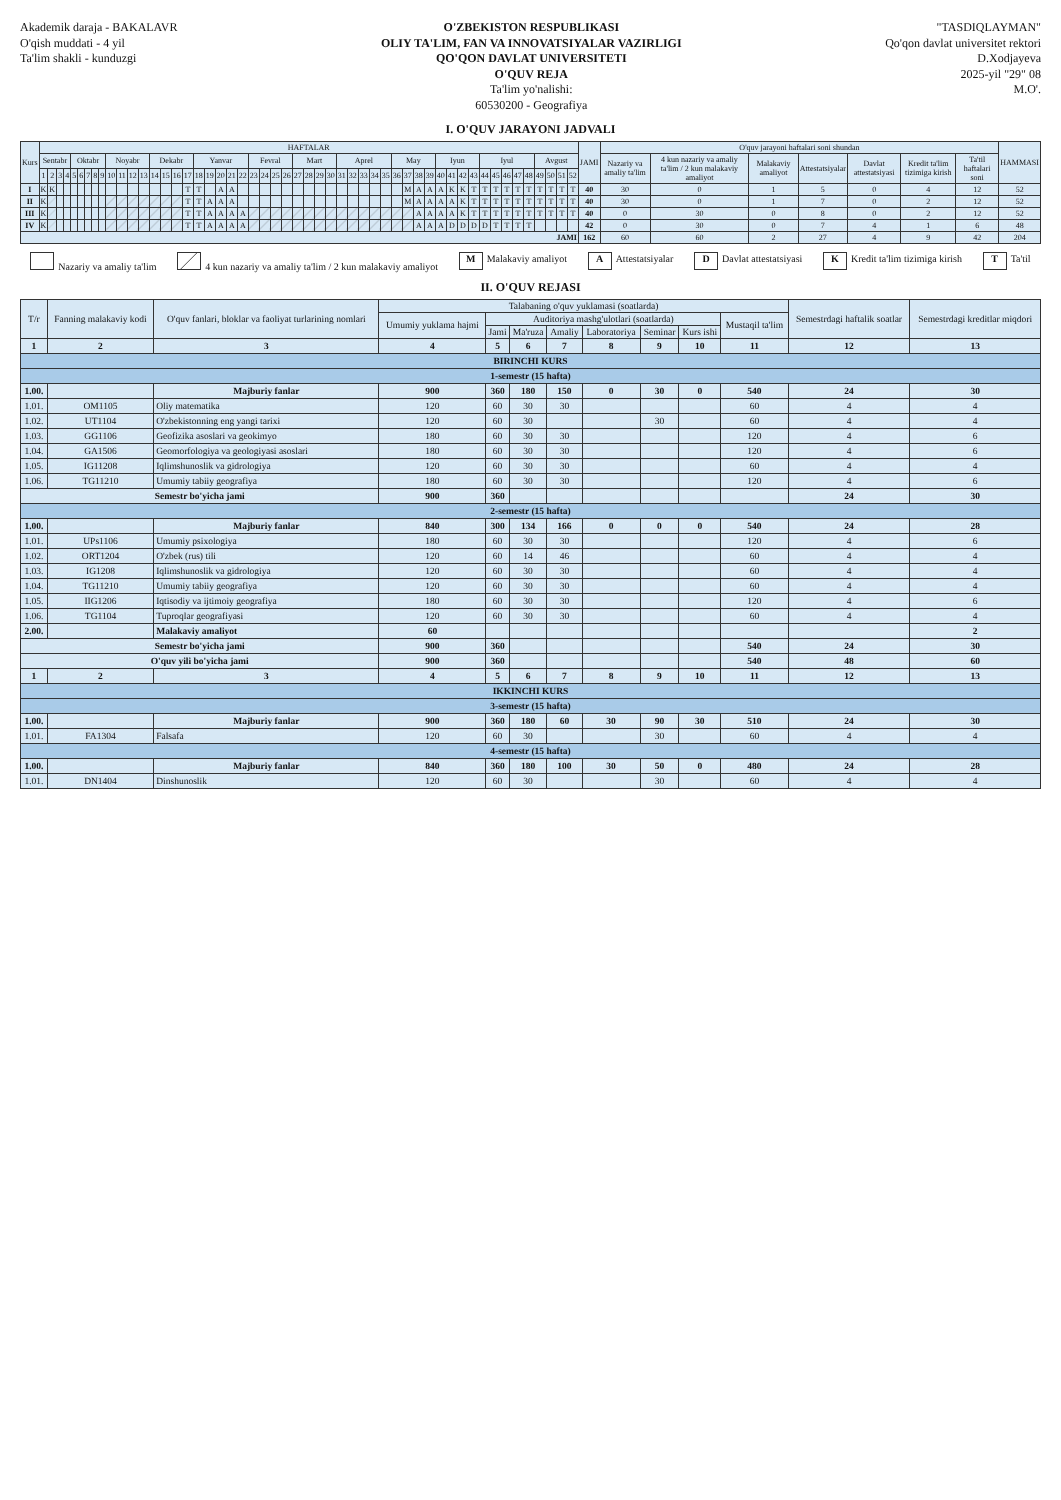Akademik daraja - BAKALAVR
O'qish muddati - 4 yil
Ta'lim shakli - kunduzgi
O'ZBEKISTON RESPUBLIKASI
OLIY TA'LIM, FAN VA INNOVATSIYALAR VAZIRLIGI
QO'QON DAVLAT UNIVERSITETI
O'QUV REJA
Ta'lim yo'nalishi:
60530200 - Geografiya
"TASDIQLAYMAN"
Qo'qon davlat universitet rektori
D.Xodjayeva
2025-yil "29" 08
M.O'.
I. O'QUV JARAYONI JADVALI
| Kurs | HAFTALAR | | | | | | | | | | | | | | | | | | | | | | | | | | | | | | | | | | | | | | | | | | | | | | | | | | | | JAMI | O'quv jarayoni haftalari soni shundan | | | | | | | HAMMASI |
| --- | --- | --- | --- | --- | --- | --- | --- | --- | --- | --- | --- | --- | --- | --- | --- | --- | --- | --- | --- | --- | --- | --- | --- | --- | --- | --- | --- | --- | --- | --- | --- | --- | --- | --- | --- | --- | --- | --- | --- | --- | --- | --- | --- | --- | --- | --- | --- | --- | --- | --- | --- | --- | --- | --- | --- | --- | --- | --- | --- | --- | --- |
| | Sentabr | | | | Oktabr | | | | | Noyabr | | | | Dekabr | | | | Yanvar | | | | | Fevral | | | | Mart | | | | Aprel | | | | | May | | | | Iyun | | | | Iyul | | | | | Avgust | | | | | Nazariy va amaliy ta'lim | 4 kun nazariy va amaliy ta'lim / 2 kun malakaviy amaliyot | Malakaviy amaliyot | Attestatsiyalar | Davlat attestatsiyasi | Kredit ta'lim tizimiga kirish | Ta'til haftalari soni | |
| | 1 | 2 | 3 | 4 | 5 | 6 | 7 | 8 | 9 | 10 | 11 | 12 | 13 | 14 | 15 | 16 | 17 | 18 | 19 | 20 | 21 | 22 | 23 | 24 | 25 | 26 | 27 | 28 | 29 | 30 | 31 | 32 | 33 | 34 | 35 | 36 | 37 | 38 | 39 | 40 | 41 | 42 | 43 | 44 | 45 | 46 | 47 | 48 | 49 | 50 | 51 | 52 | | | | | | | | | |
| I | K | K | | | | | | | | | | | | | | | T | T | | A | A | | | | | | | | | | | | | | | | M | A | A | A | K | K | T | T | T | T | T | T | T | T | T | T | 40 | 30 | 0 | 1 | 5 | 0 | 4 | 12 | 52 |
| II | K | | | | | | | | | | | | | | | | T | T | A | A | A | | | | | | | | | | | | | | | | M | A | A | A | A | K | T | T | T | T | T | T | T | T | T | T | 40 | 30 | 0 | 1 | 7 | 0 | 2 | 12 | 52 |
| III | K | | | | | | | | | | | | | | | | T | T | A | A | A | A | | | | | | | | | | | | | | | | A | A | A | A | K | T | T | T | T | T | T | T | T | T | T | 40 | 0 | 30 | 0 | 8 | 0 | 2 | 12 | 52 |
| IV | K | | | | | | | | | | | | | | | | T | T | A | A | A | A | | | | | | | | | | | | | | | | A | A | A | D | D | D | D | T | T | T | T | | | | | 42 | 0 | 30 | 0 | 7 | 4 | 1 | 6 | 48 |
| JAMI | | | | | | | | | | | | | | | | | | | | | | | | | | | | | | | | | | | | | | | | | | | | | | | | | | | | | 162 | 60 | 60 | 2 | 27 | 4 | 9 | 42 | 204 |
Nazariy va amaliy ta'lim 4 kun nazariy va amaliy ta'lim / 2 kun malakaviy amaliyot M Malakaviy amaliyot A Attestatsiyalar D Davlat attestatsiyasi K Kredit ta'lim tizimiga kirish T Ta'til
II. O'QUV REJASI
| T/r | Fanning malakaviy kodi | O'quv fanlari, bloklar va faoliyat turlarining nomlari | Talabaning o'quv yuklamasi (soatlarda) | | | | | | | | Semestrdagi haftalik soatlar | Semestrdagi kreditlar miqdori |
| --- | --- | --- | --- | --- | --- | --- | --- | --- | --- | --- | --- | --- |
| | | | Umumiy yuklama hajmi | Auditoriya mashg'ulotlari (soatlarda) | | | | | | Mustaqil ta'lim | | |
| | | | | Jami | Ma'ruza | Amaliy | Laboratoriya | Seminar | Kurs ishi | | | |
| 1 | 2 | 3 | 4 | 5 | 6 | 7 | 8 | 9 | 10 | 11 | 12 | 13 |
| BIRINCHI KURS | | | | | | | | | | | | |
| 1-semestr (15 hafta) | | | | | | | | | | | | |
| 1.00. | | Majburiy fanlar | 900 | 360 | 180 | 150 | 0 | 30 | 0 | 540 | 24 | 30 |
| 1.01. | OM1105 | Oliy matematika | 120 | 60 | 30 | 30 | | | | 60 | 4 | 4 |
| 1.02. | UT1104 | O'zbekistonning eng yangi tarixi | 120 | 60 | 30 | | | 30 | | 60 | 4 | 4 |
| 1.03. | GG1106 | Geofizika asoslari va geokimyo | 180 | 60 | 30 | 30 | | | | 120 | 4 | 6 |
| 1.04. | GA1506 | Geomorfologiya va geologiyasi asoslari | 180 | 60 | 30 | 30 | | | | 120 | 4 | 6 |
| 1.05. | IG11208 | Iqlimshunoslik va gidrologiya | 120 | 60 | 30 | 30 | | | | 60 | 4 | 4 |
| 1.06. | TG11210 | Umumiy tabiiy geografiya | 180 | 60 | 30 | 30 | | | | 120 | 4 | 6 |
| Semestr bo'yicha jami | | | 900 | 360 | | | | | | | 24 | 30 |
| 2-semestr (15 hafta) | | | | | | | | | | | | |
| 1.00. | | Majburiy fanlar | 840 | 300 | 134 | 166 | 0 | 0 | 0 | 540 | 24 | 28 |
| 1.01. | UPs1106 | Umumiy psixologiya | 180 | 60 | 30 | 30 | | | | 120 | 4 | 6 |
| 1.02. | ORT1204 | O'zbek (rus) tili | 120 | 60 | 14 | 46 | | | | 60 | 4 | 4 |
| 1.03. | IG1208 | Iqlimshunoslik va gidrologiya | 120 | 60 | 30 | 30 | | | | 60 | 4 | 4 |
| 1.04. | TG11210 | Umumiy tabiiy geografiya | 120 | 60 | 30 | 30 | | | | 60 | 4 | 4 |
| 1.05. | IIG1206 | Iqtisodiy va ijtimoiy geografiya | 180 | 60 | 30 | 30 | | | | 120 | 4 | 6 |
| 1.06. | TG1104 | Tuproqlar geografiyasi | 120 | 60 | 30 | 30 | | | | 60 | 4 | 4 |
| 2.00. | | Malakaviy amaliyot | 60 | | | | | | | | | 2 |
| Semestr bo'yicha jami | | | 900 | 360 | | | | | | 540 | 24 | 30 |
| O'quv yili bo'yicha jami | | | 900 | 360 | | | | | | 540 | 48 | 60 |
| 1 | 2 | 3 | 4 | 5 | 6 | 7 | 8 | 9 | 10 | 11 | 12 | 13 |
| IKKINCHI KURS | | | | | | | | | | | | |
| 3-semestr (15 hafta) | | | | | | | | | | | | |
| 1.00. | | Majburiy fanlar | 900 | 360 | 180 | 60 | 30 | 90 | 30 | 510 | 24 | 30 |
| 1.01. | FA1304 | Falsafa | 120 | 60 | 30 | | | 30 | | 60 | 4 | 4 |
| 4-semestr (15 hafta) | | | | | | | | | | | | |
| 1.00. | | Majburiy fanlar | 840 | 360 | 180 | 100 | 30 | 50 | 0 | 480 | 24 | 28 |
| 1.01. | DN1404 | Dinshunoslik | 120 | 60 | 30 | | | 30 | | 60 | 4 | 4 |